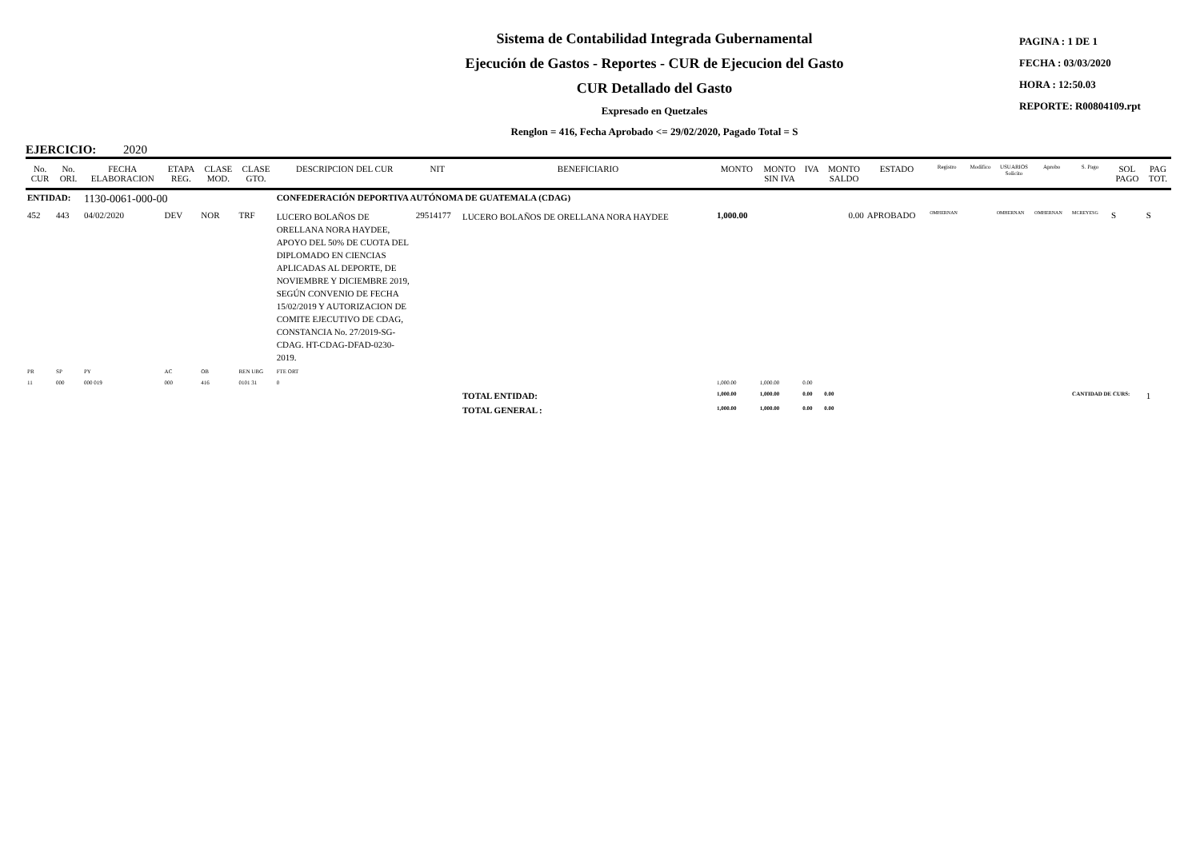Sistema de Contabilidad Integrada Gubernamental
Ejecución de Gastos - Reportes - CUR de Ejecucion del Gasto
CUR Detallado del Gasto
Expresado en Quetzales
Renglon = 416, Fecha Aprobado <= 29/02/2020, Pagado Total = S
PAGINA : 1 DE 1
FECHA : 03/03/2020
HORA : 12:50.03
REPORTE: R00804109.rpt
EJERCICIO: 2020
| No. CUR | No. ORI. | FECHA ELABORACION | ETAPA REG. | CLASE MOD. | CLASE GTO. | DESCRIPCION DEL CUR | NIT | BENEFICIARIO | MONTO | MONTO SIN IVA | IVA | MONTO SALDO | ESTADO | Registro | Modifico | USUARIOS Solicito | Aprobo | S. Pago | SOL PAGO | PAG TOT. |
| --- | --- | --- | --- | --- | --- | --- | --- | --- | --- | --- | --- | --- | --- | --- | --- | --- | --- | --- | --- | --- |
| ENTIDAD: | | 1130-0061-000-00 | | | | CONFEDERACIÓN DEPORTIVA AUTÓNOMA DE GUATEMALA (CDAG) | | | | | | | | | | | | | | |
| 452 | 443 | 04/02/2020 | DEV | NOR | TRF | LUCERO BOLAÑOS DE ORELLANA NORA HAYDEE, APOYO DEL 50% DE CUOTA DEL DIPLOMADO EN CIENCIAS APLICADAS AL DEPORTE, DE NOVIEMBRE Y DICIEMBRE 2019, SEGÚN CONVENIO DE FECHA 15/02/2019 Y AUTORIZACION DE COMITE EJECUTIVO DE CDAG, CONSTANCIA No. 27/2019-SG-CDAG. HT-CDAG-DFAD-0230-2019. | 29514177 | LUCERO BOLAÑOS DE ORELLANA NORA HAYDEE | 1,000.00 | | | 0.00 | APROBADO | OMHERNAN | | OMHERNAN | OMHERNAN | MCREYESG | S | S |
| PR | SP | PY | AC | OB | REN UBG | FTE ORT | | | | | | | | | | | | | | |
| 11 | 000 | 000 019 | 000 | 416 | 0101 31 | 0 | | | 1,000.00 | 1,000.00 | 0.00 | | | | | | | | | |
| | | | | | | | | TOTAL ENTIDAD: | 1,000.00 | 1,000.00 | 0.00 | 0.00 | | | | | | CANTIDAD DE CURS: | | 1 |
| | | | | | | | | TOTAL GENERAL : | 1,000.00 | 1,000.00 | 0.00 | 0.00 | | | | | | | | |